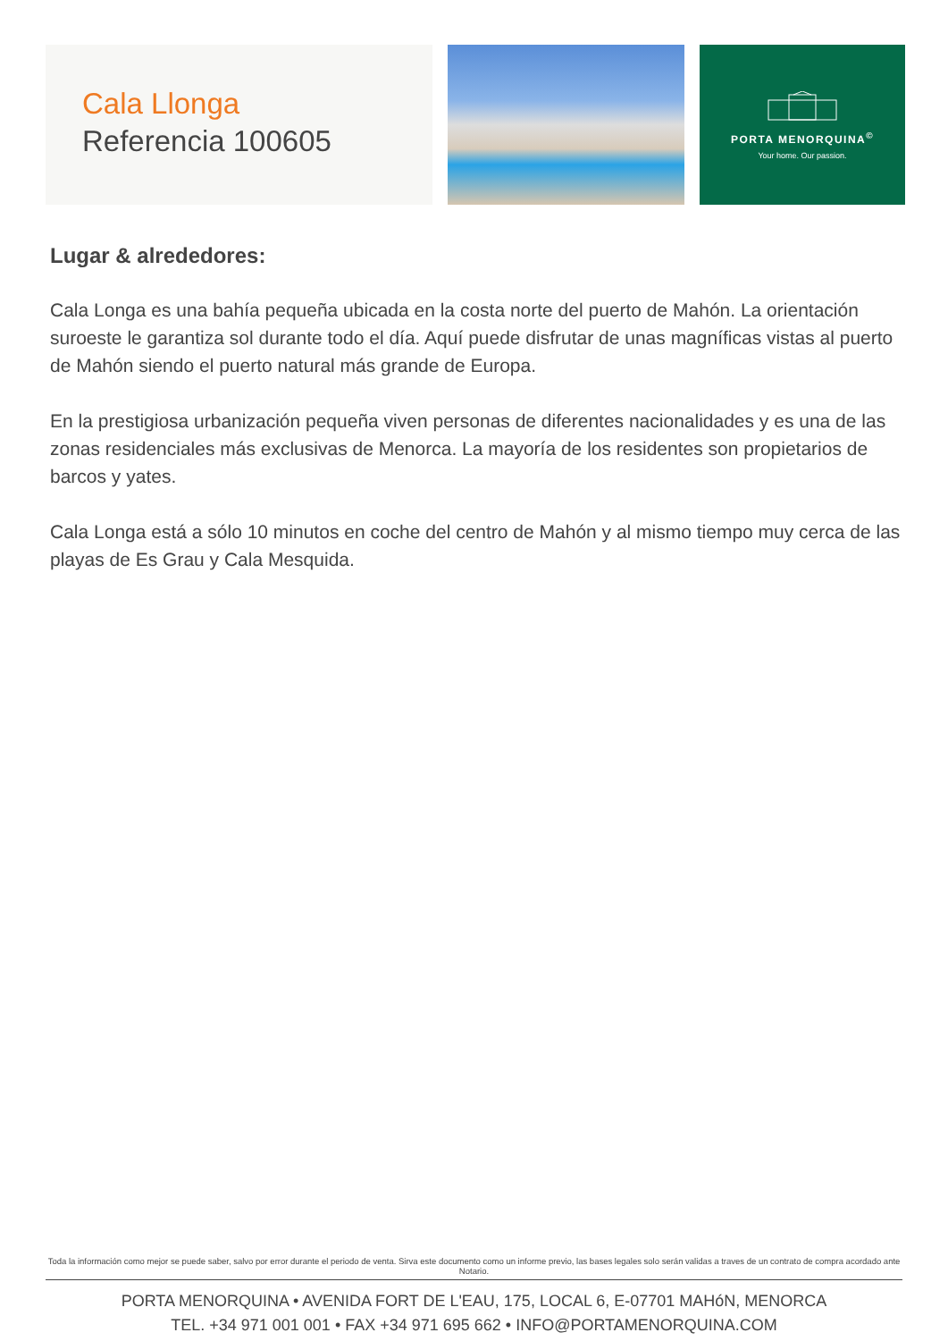Cala Llonga
Referencia 100605
PORTA MENORQUINA<sup>©</sup>
Your home. Our passion.
Lugar & alrededores:
Cala Longa es una bahía pequeña ubicada en la costa norte del puerto de Mahón. La orientación suroeste le garantiza sol durante todo el día. Aquí puede disfrutar de unas magníficas vistas al puerto de Mahón siendo el puerto natural más grande de Europa.
En la prestigiosa urbanización pequeña viven personas de diferentes nacionalidades y es una de las zonas residenciales más exclusivas de Menorca. La mayoría de los residentes son propietarios de barcos y yates.
Cala Longa está a sólo 10 minutos en coche del centro de Mahón y al mismo tiempo muy cerca de las playas de Es Grau y Cala Mesquida.
Toda la información como mejor se puede saber, salvo por error durante el periodo de venta. Sirva este documento como un informe previo, las bases legales solo serán validas a traves de un contrato de compra acordado ante Notario.
PORTA MENORQUINA • AVENIDA FORT DE L'EAU, 175, LOCAL 6, E-07701 MAHóN, MENORCA
TEL. +34 971 001 001 • FAX +34 971 695 662 • INFO@PORTAMENORQUINA.COM